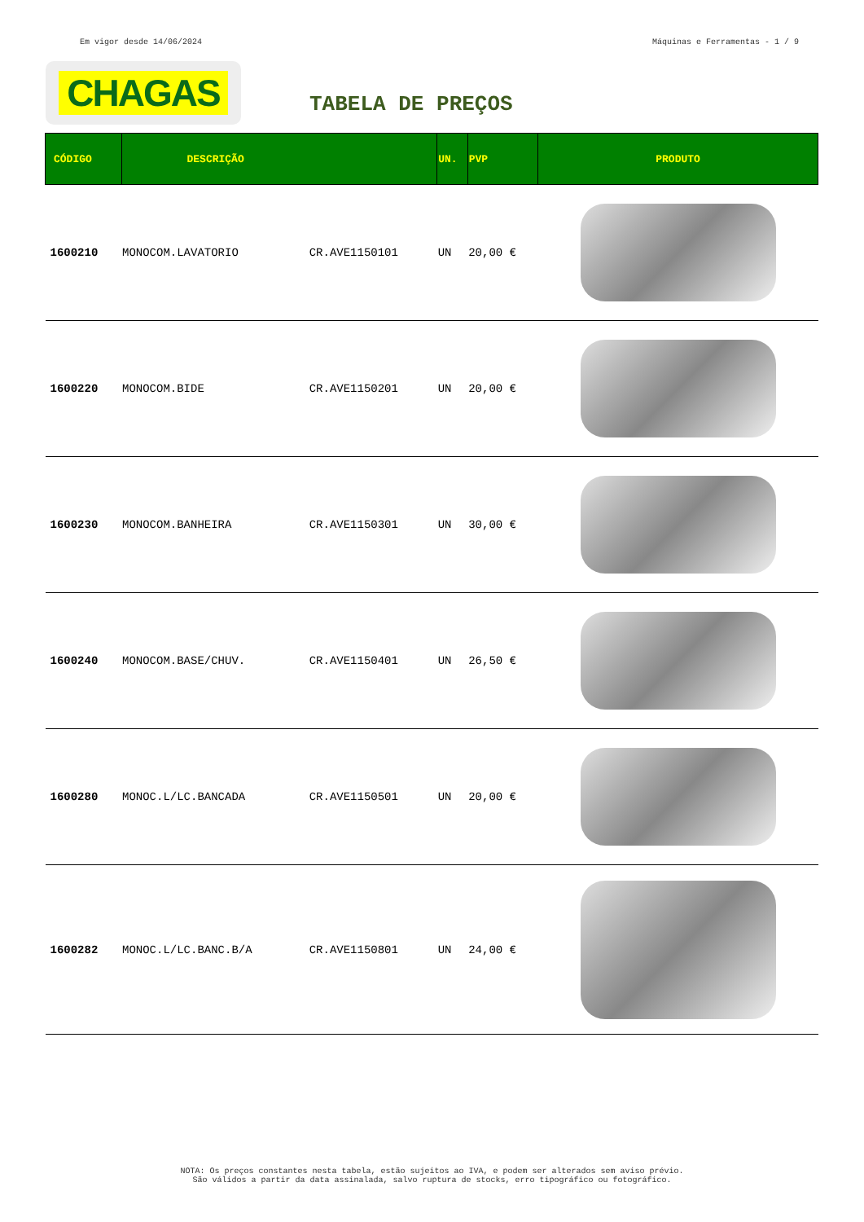Em vigor desde 14/06/2024 Máquinas e Ferramentas - 1 / 9
CHAGAS
TABELA DE PREÇOS
| CÓDIGO | DESCRIÇÃO | | UN. | PVP | PRODUTO |
| --- | --- | --- | --- | --- | --- |
| 1600210 | MONOCOM.LAVATORIO | CR.AVE1150101 | UN | 20,00 € | |
| 1600220 | MONOCOM.BIDE | CR.AVE1150201 | UN | 20,00 € | |
| 1600230 | MONOCOM.BANHEIRA | CR.AVE1150301 | UN | 30,00 € | |
| 1600240 | MONOCOM.BASE/CHUV. | CR.AVE1150401 | UN | 26,50 € | |
| 1600280 | MONOC.L/LC.BANCADA | CR.AVE1150501 | UN | 20,00 € | |
| 1600282 | MONOC.L/LC.BANC.B/A | CR.AVE1150801 | UN | 24,00 € | |
NOTA: Os preços constantes nesta tabela, estão sujeitos ao IVA, e podem ser alterados sem aviso prévio.
São válidos a partir da data assinalada, salvo ruptura de stocks, erro tipográfico ou fotográfico.